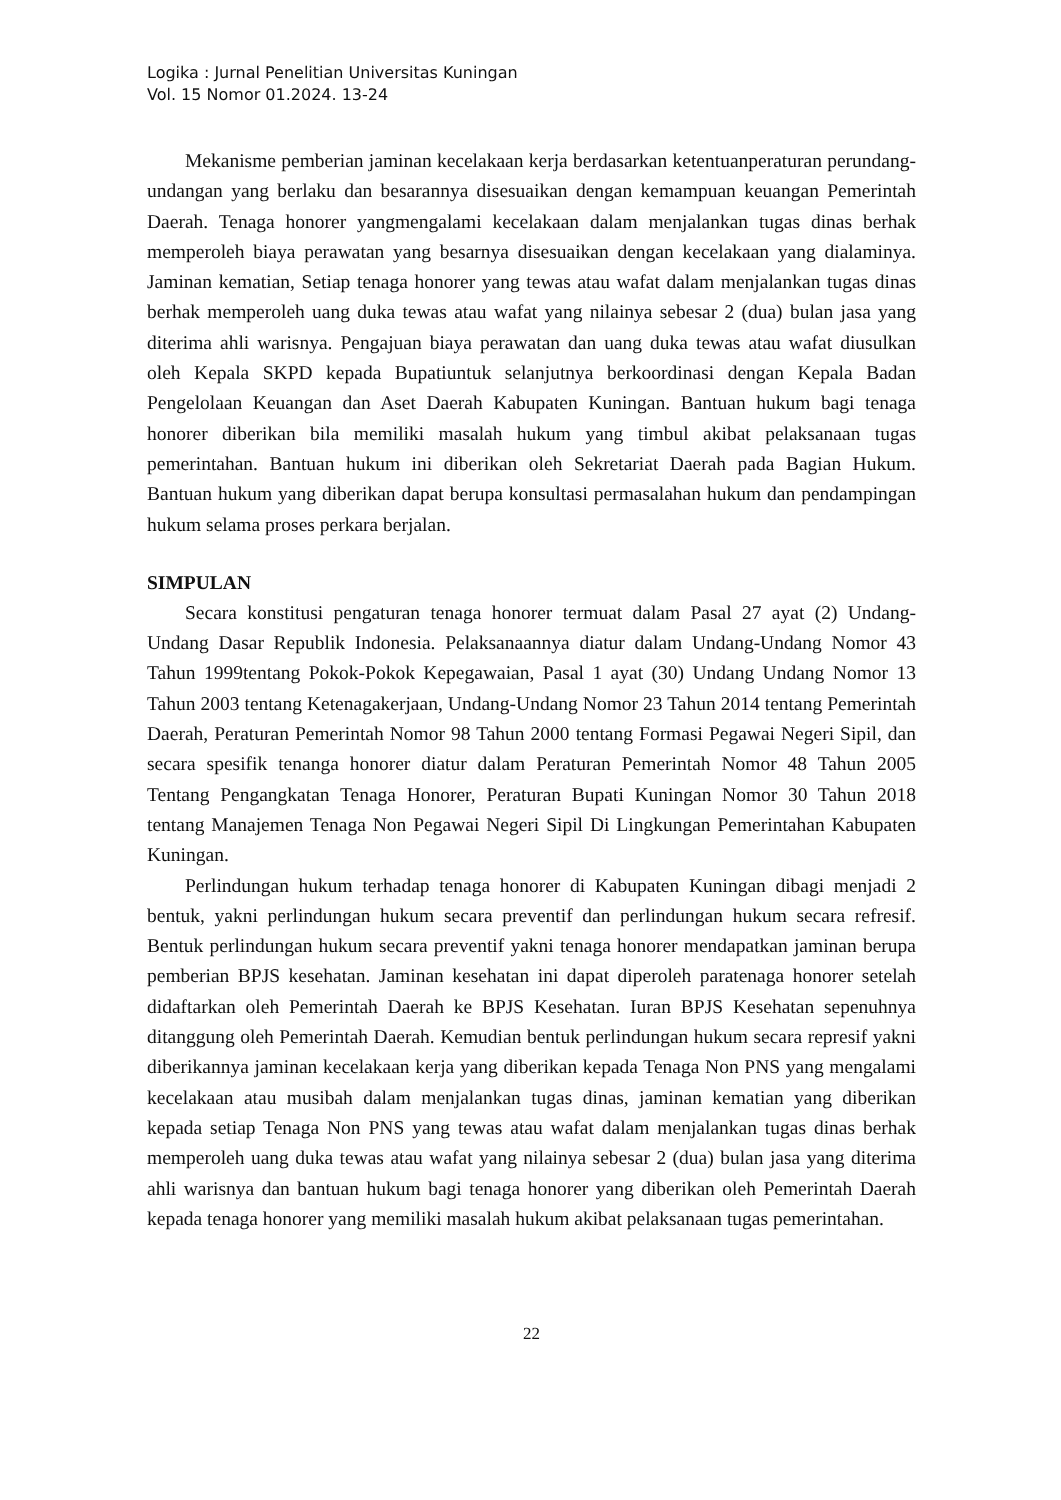Logika : Jurnal Penelitian Universitas Kuningan
Vol. 15 Nomor 01.2024. 13-24
Mekanisme pemberian jaminan kecelakaan kerja berdasarkan ketentuanperaturan perundang-undangan yang berlaku dan besarannya disesuaikan dengan kemampuan keuangan Pemerintah Daerah. Tenaga honorer yangmengalami kecelakaan dalam menjalankan tugas dinas berhak memperoleh biaya perawatan yang besarnya disesuaikan dengan kecelakaan yang dialaminya. Jaminan kematian, Setiap tenaga honorer yang tewas atau wafat dalam menjalankan tugas dinas berhak memperoleh uang duka tewas atau wafat yang nilainya sebesar 2 (dua) bulan jasa yang diterima ahli warisnya. Pengajuan biaya perawatan dan uang duka tewas atau wafat diusulkan oleh Kepala SKPD kepada Bupatiuntuk selanjutnya berkoordinasi dengan Kepala Badan Pengelolaan Keuangan dan Aset Daerah Kabupaten Kuningan. Bantuan hukum bagi tenaga honorer diberikan bila memiliki masalah hukum yang timbul akibat pelaksanaan tugas pemerintahan. Bantuan hukum ini diberikan oleh Sekretariat Daerah pada Bagian Hukum. Bantuan hukum yang diberikan dapat berupa konsultasi permasalahan hukum dan pendampingan hukum selama proses perkara berjalan.
SIMPULAN
Secara konstitusi pengaturan tenaga honorer termuat dalam Pasal 27 ayat (2) Undang-Undang Dasar Republik Indonesia. Pelaksanaannya diatur dalam Undang-Undang Nomor 43 Tahun 1999tentang Pokok-Pokok Kepegawaian, Pasal 1 ayat (30) Undang Undang Nomor 13 Tahun 2003 tentang Ketenagakerjaan, Undang-Undang Nomor 23 Tahun 2014 tentang Pemerintah Daerah, Peraturan Pemerintah Nomor 98 Tahun 2000 tentang Formasi Pegawai Negeri Sipil, dan secara spesifik tenanga honorer diatur dalam Peraturan Pemerintah Nomor 48 Tahun 2005 Tentang Pengangkatan Tenaga Honorer, Peraturan Bupati Kuningan Nomor 30 Tahun 2018 tentang Manajemen Tenaga Non Pegawai Negeri Sipil Di Lingkungan Pemerintahan Kabupaten Kuningan.
Perlindungan hukum terhadap tenaga honorer di Kabupaten Kuningan dibagi menjadi 2 bentuk, yakni perlindungan hukum secara preventif dan perlindungan hukum secara refresif. Bentuk perlindungan hukum secara preventif yakni tenaga honorer mendapatkan jaminan berupa pemberian BPJS kesehatan. Jaminan kesehatan ini dapat diperoleh paratenaga honorer setelah didaftarkan oleh Pemerintah Daerah ke BPJS Kesehatan. Iuran BPJS Kesehatan sepenuhnya ditanggung oleh Pemerintah Daerah. Kemudian bentuk perlindungan hukum secara represif yakni diberikannya jaminan kecelakaan kerja yang diberikan kepada Tenaga Non PNS yang mengalami kecelakaan atau musibah dalam menjalankan tugas dinas, jaminan kematian yang diberikan kepada setiap Tenaga Non PNS yang tewas atau wafat dalam menjalankan tugas dinas berhak memperoleh uang duka tewas atau wafat yang nilainya sebesar 2 (dua) bulan jasa yang diterima ahli warisnya dan bantuan hukum bagi tenaga honorer yang diberikan oleh Pemerintah Daerah kepada tenaga honorer yang memiliki masalah hukum akibat pelaksanaan tugas pemerintahan.
22